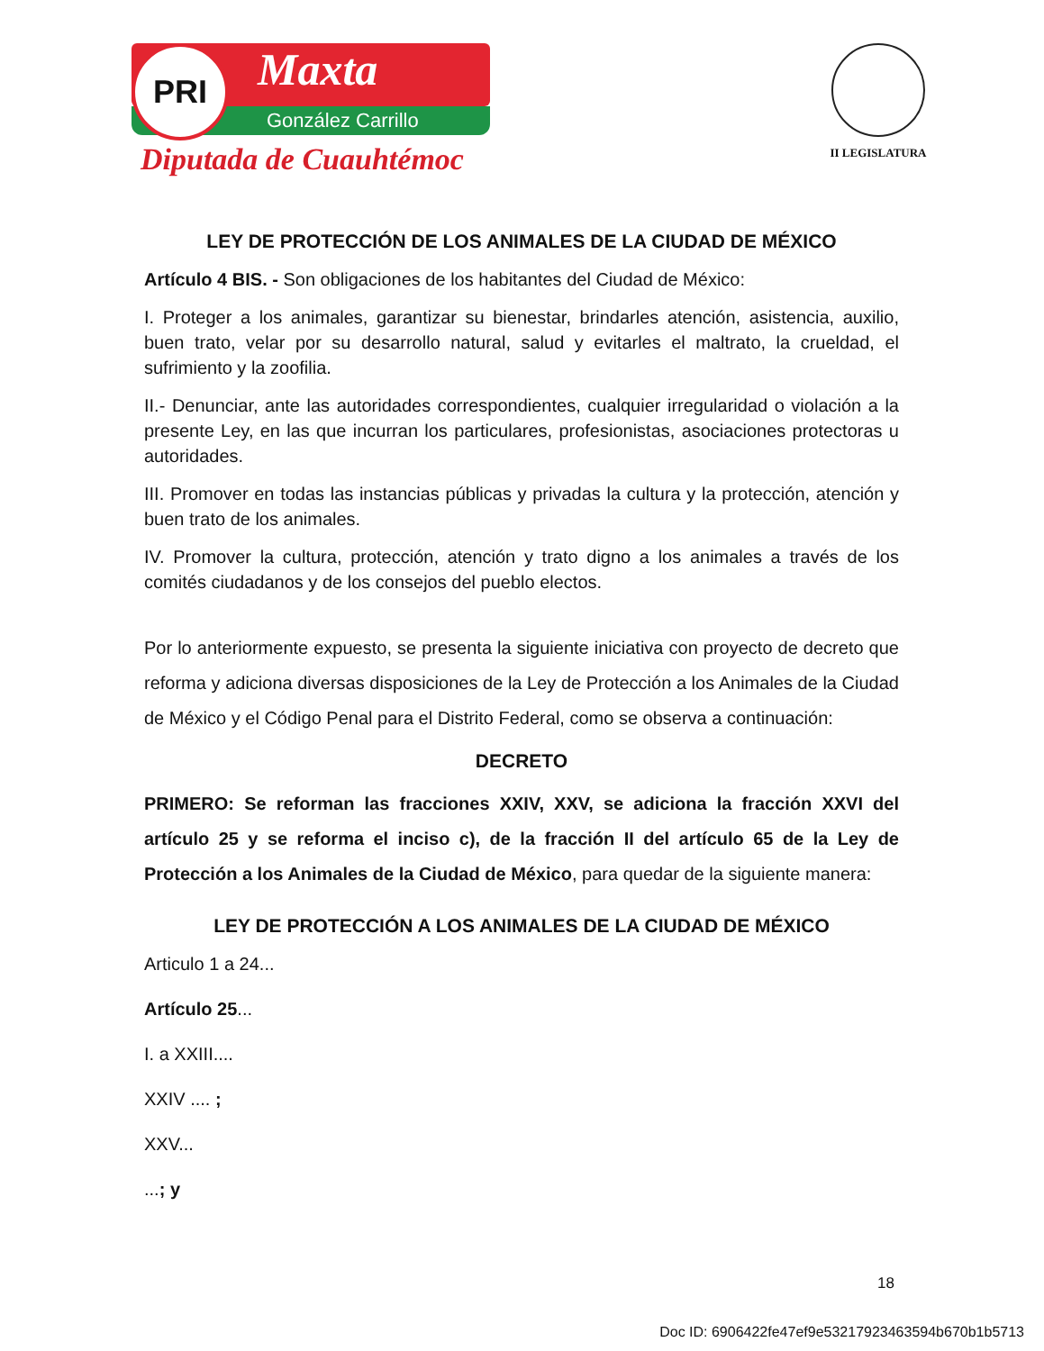Maxta
González Carrillo
PRI
Diputada de Cuauhtémoc
II LEGISLATURA
LEY DE PROTECCIÓN DE LOS ANIMALES DE LA CIUDAD DE MÉXICO
Artículo 4 BIS. - Son obligaciones de los habitantes del Ciudad de México:
I. Proteger a los animales, garantizar su bienestar, brindarles atención, asistencia, auxilio, buen trato, velar por su desarrollo natural, salud y evitarles el maltrato, la crueldad, el sufrimiento y la zoofilia.
II.- Denunciar, ante las autoridades correspondientes, cualquier irregularidad o violación a la presente Ley, en las que incurran los particulares, profesionistas, asociaciones protectoras u autoridades.
III. Promover en todas las instancias públicas y privadas la cultura y la protección, atención y buen trato de los animales.
IV. Promover la cultura, protección, atención y trato digno a los animales a través de los comités ciudadanos y de los consejos del pueblo electos.
Por lo anteriormente expuesto, se presenta la siguiente iniciativa con proyecto de decreto que reforma y adiciona diversas disposiciones de la Ley de Protección a los Animales de la Ciudad de México y el Código Penal para el Distrito Federal, como se observa a continuación:
DECRETO
PRIMERO: Se reforman las fracciones XXIV, XXV, se adiciona la fracción XXVI del artículo 25 y se reforma el inciso c), de la fracción II del artículo 65 de la Ley de Protección a los Animales de la Ciudad de México, para quedar de la siguiente manera:
LEY DE PROTECCIÓN A LOS ANIMALES DE LA CIUDAD DE MÉXICO
Articulo 1 a 24...
Artículo 25...
I. a XXIII....
XXIV .... ;
XXV...
...; y
18
Doc ID: 6906422fe47ef9e53217923463594b670b1b5713